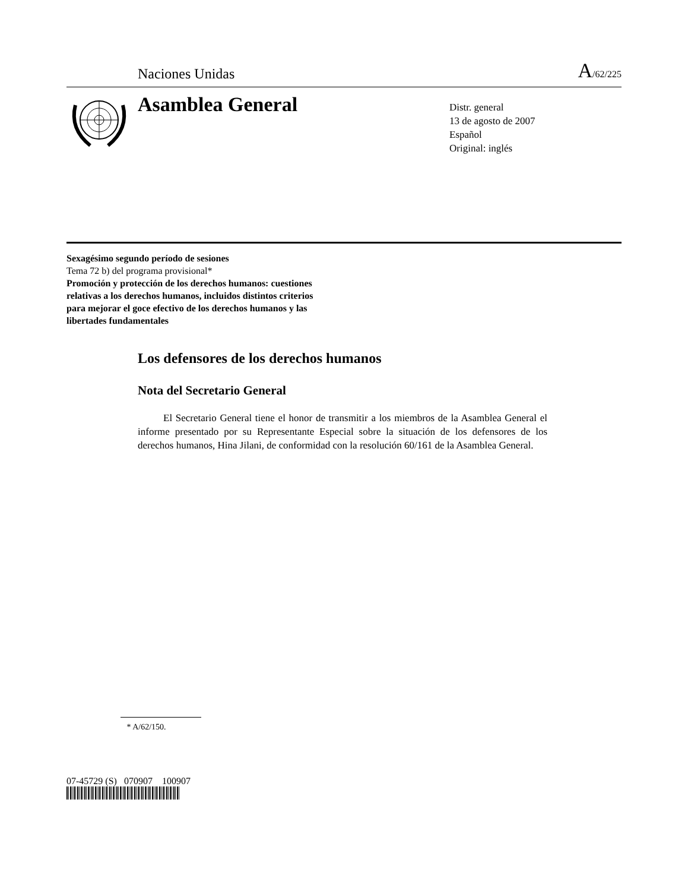Naciones Unidas A/62/225
Asamblea General
Distr. general
13 de agosto de 2007
Español
Original: inglés
Sexagésimo segundo período de sesiones
Tema 72 b) del programa provisional*
Promoción y protección de los derechos humanos: cuestiones
relativas a los derechos humanos, incluidos distintos criterios
para mejorar el goce efectivo de los derechos humanos y las
libertades fundamentales
Los defensores de los derechos humanos
Nota del Secretario General
El Secretario General tiene el honor de transmitir a los miembros de la Asamblea General el informe presentado por su Representante Especial sobre la situación de los defensores de los derechos humanos, Hina Jilani, de conformidad con la resolución 60/161 de la Asamblea General.
* A/62/150.
07-45729 (S) 070907 100907